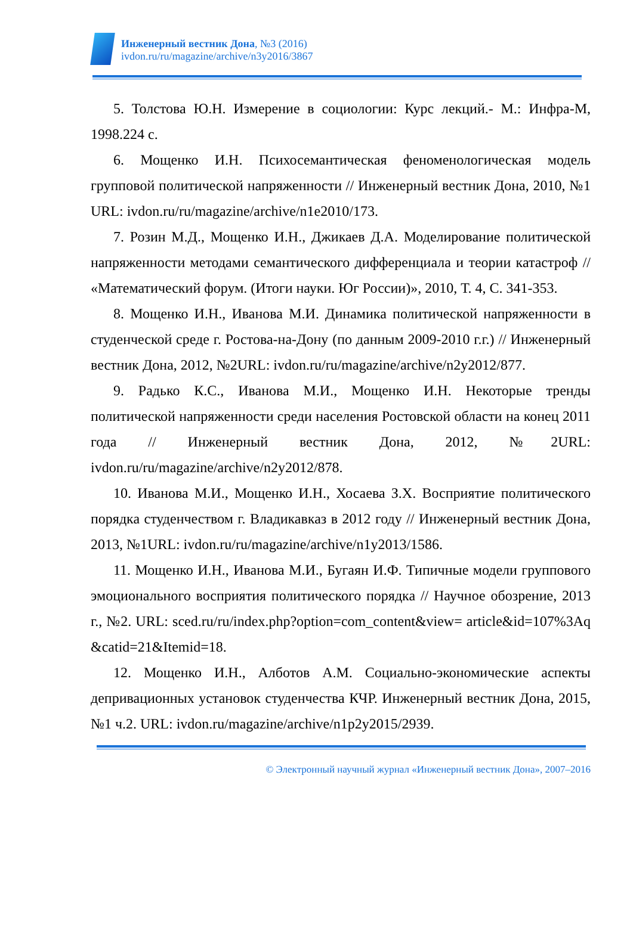Инженерный вестник Дона, №3 (2016)
ivdon.ru/ru/magazine/archive/n3y2016/3867
5. Толстова Ю.Н. Измерение в социологии: Курс лекций.- М.: Инфра-М, 1998.224 с.
6. Мощенко И.Н. Психосемантическая феноменологическая модель групповой политической напряженности // Инженерный вестник Дона, 2010, №1 URL: ivdon.ru/ru/magazine/archive/n1e2010/173.
7. Розин М.Д., Мощенко И.Н., Джикаев Д.А. Моделирование политической напряженности методами семантического дифференциала и теории катастроф // «Математический форум. (Итоги науки. Юг России)», 2010, Т. 4, С. 341-353.
8. Мощенко И.Н., Иванова М.И. Динамика политической напряженности в студенческой среде г. Ростова-на-Дону (по данным 2009-2010 г.г.) // Инженерный вестник Дона, 2012, №2URL: ivdon.ru/ru/magazine/archive/n2y2012/877.
9. Радько К.С., Иванова М.И., Мощенко И.Н. Некоторые тренды политической напряженности среди населения Ростовской области на конец 2011 года // Инженерный вестник Дона, 2012, №2URL: ivdon.ru/ru/magazine/archive/n2y2012/878.
10. Иванова М.И., Мощенко И.Н., Хосаева З.Х. Восприятие политического порядка студенчеством г. Владикавказ в 2012 году // Инженерный вестник Дона, 2013, №1URL: ivdon.ru/ru/magazine/archive/n1y2013/1586.
11. Мощенко И.Н., Иванова М.И., Бугаян И.Ф. Типичные модели группового эмоционального восприятия политического порядка // Научное обозрение, 2013 г., №2. URL: sced.ru/ru/index.php?option=com_content&view= article&id=107%3Aq &catid=21&Itemid=18.
12. Мощенко И.Н., Алботов А.М. Социально-экономические аспекты депривационных установок студенчества КЧР. Инженерный вестник Дона, 2015, №1 ч.2. URL: ivdon.ru/magazine/archive/n1p2y2015/2939.
© Электронный научный журнал «Инженерный вестник Дона», 2007–2016